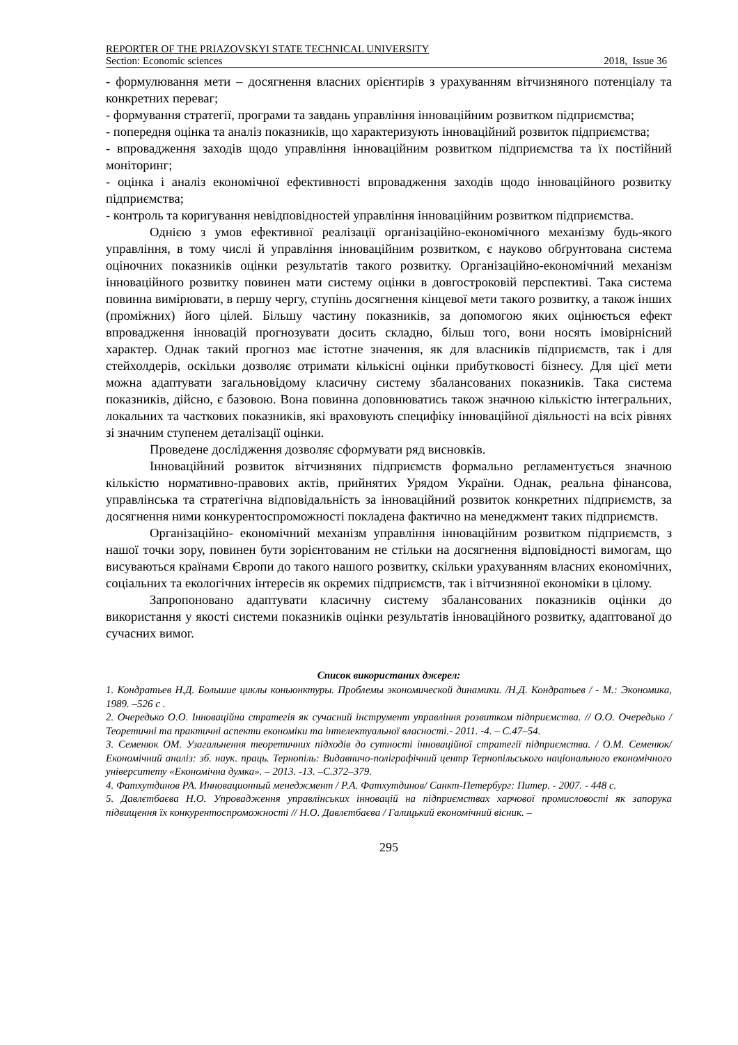REPORTER OF THE PRIAZOVSKYI STATE TECHNICAL UNIVERSITY
Section: Economic sciences 2018, Issue 36
- формулювання мети – досягнення власних орієнтирів з урахуванням вітчизняного потенціалу та конкретних переваг;
- формування стратегії, програми та завдань управління інноваційним розвитком підприємства;
- попередня оцінка та аналіз показників, що характеризують інноваційний розвиток підприємства;
- впровадження заходів щодо управління інноваційним розвитком підприємства та їх постійний моніторинг;
- оцінка і аналіз економічної ефективності впровадження заходів щодо інноваційного розвитку підприємства;
- контроль та коригування невідповідностей управління інноваційним розвитком підприємства.
Однією з умов ефективної реалізації організаційно-економічного механізму будь-якого управління, в тому числі й управління інноваційним розвитком, є науково обґрунтована система оціночних показників оцінки результатів такого розвитку. Організаційно-економічний механізм інноваційного розвитку повинен мати систему оцінки в довгостроковій перспективі. Така система повинна вимірювати, в першу чергу, ступінь досягнення кінцевої мети такого розвитку, а також інших (проміжних) його цілей. Більшу частину показників, за допомогою яких оцінюється ефект впровадження інновацій прогнозувати досить складно, більш того, вони носять імовірнісний характер. Однак такий прогноз має істотне значення, як для власників підприємств, так і для стейхолдерів, оскільки дозволяє отримати кількісні оцінки прибутковості бізнесу. Для цієї мети можна адаптувати загальновідому класичну систему збалансованих показників. Така система показників, дійсно, є базовою. Вона повинна доповнюватись також значною кількістю інтегральних, локальних та часткових показників, які враховують специфіку інноваційної діяльності на всіх рівнях зі значним ступенем деталізації оцінки.
Проведене дослідження дозволяє сформувати ряд висновків.
Інноваційний розвиток вітчизняних підприємств формально регламентується значною кількістю нормативно-правових актів, прийнятих Урядом України. Однак, реальна фінансова, управлінська та стратегічна відповідальність за інноваційний розвиток конкретних підприємств, за досягнення ними конкурентоспроможності покладена фактично на менеджмент таких підприємств.
Організаційно- економічний механізм управління інноваційним розвитком підприємств, з нашої точки зору, повинен бути зорієнтованим не стільки на досягнення відповідності вимогам, що висуваються країнами Європи до такого нашого розвитку, скільки урахуванням власних економічних, соціальних та екологічних інтересів як окремих підприємств, так і вітчизняної економіки в цілому.
Запропоновано адаптувати класичну систему збалансованих показників оцінки до використання у якості системи показників оцінки результатів інноваційного розвитку, адаптованої до сучасних вимог.
Список використаних джерел:
1. Кондратьев Н.Д. Большие циклы коньюнктуры. Проблемы экономической динамики. /Н.Д. Кондратьев / - М.: Экономика, 1989. –526 с .
2. Очередько О.О. Інноваційна стратегія як сучасний інструмент управління розвитком підприємства. // О.О. Очередько / Теоретичні та практичні аспекти економіки та інтелектуальної власності.- 2011. -4. – С.47–54.
3. Семенюк ОМ. Узагальнення теоретичних підходів до сутності інноваційної стратегії підприємства. / О.М. Семенюк/ Економічний аналіз: зб. наук. праць. Тернопіль: Видавничо-поліграфічний центр Тернопільського національного економічного університету «Економічна думка». – 2013. -13. –С.372–379.
4. Фатхутдинов РА. Инновационный менеджмент / Р.А. Фатхутдинов/ Санкт-Петербург: Питер. - 2007. - 448 с.
5. Давлєтбаєва Н.О. Упровадження управлінських інновацій на підприємствах харчової промисловості як запорука підвищення їх конкурентоспроможності // Н.О. Давлєтбаєва / Галицький економічний вісник. –
295